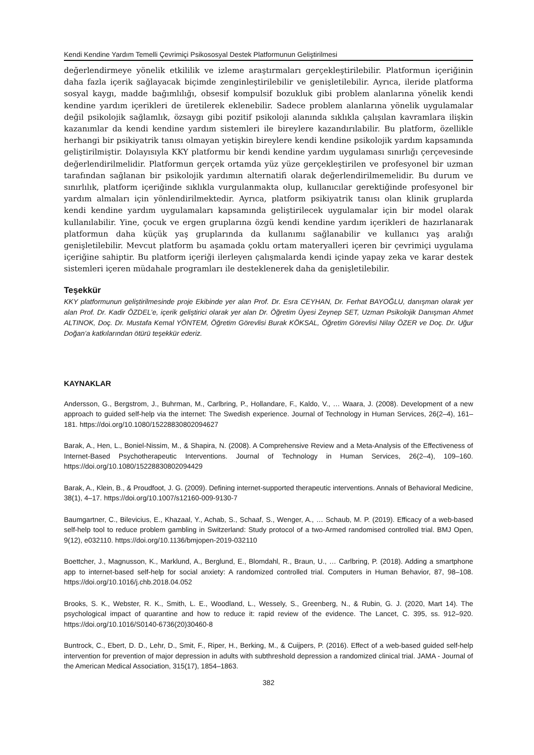Kendi Kendine Yardım Temelli Çevrimiçi Psikososyal Destek Platformunun Geliştirilmesi
değerlendirmeye yönelik etkililik ve izleme araştırmaları gerçekleştirilebilir. Platformun içeriğinin daha fazla içerik sağlayacak biçimde zenginleştirilebilir ve genişletilebilir. Ayrıca, ileride platforma sosyal kaygı, madde bağımlılığı, obsesif kompulsif bozukluk gibi problem alanlarına yönelik kendi kendine yardım içerikleri de üretilerek eklenebilir. Sadece problem alanlarına yönelik uygulamalar değil psikolojik sağlamlık, özsaygı gibi pozitif psikoloji alanında sıklıkla çalışılan kavramlara ilişkin kazanımlar da kendi kendine yardım sistemleri ile bireylere kazandırılabilir. Bu platform, özellikle herhangi bir psikiyatrik tanısı olmayan yetişkin bireylere kendi kendine psikolojik yardım kapsamında geliştirilmiştir. Dolayısıyla KKY platformu bir kendi kendine yardım uygulaması sınırlığı çerçevesinde değerlendirilmelidir. Platformun gerçek ortamda yüz yüze gerçekleştirilen ve profesyonel bir uzman tarafından sağlanan bir psikolojik yardımın alternatifi olarak değerlendirilmemelidir. Bu durum ve sınırlılık, platform içeriğinde sıklıkla vurgulanmakta olup, kullanıcılar gerektiğinde profesyonel bir yardım almaları için yönlendirilmektedir. Ayrıca, platform psikiyatrik tanısı olan klinik gruplarda kendi kendine yardım uygulamaları kapsamında geliştirilecek uygulamalar için bir model olarak kullanılabilir. Yine, çocuk ve ergen gruplarına özgü kendi kendine yardım içerikleri de hazırlanarak platformun daha küçük yaş gruplarında da kullanımı sağlanabilir ve kullanıcı yaş aralığı genişletilebilir. Mevcut platform bu aşamada çoklu ortam materyalleri içeren bir çevrimiçi uygulama içeriğine sahiptir. Bu platform içeriği ilerleyen çalışmalarda kendi içinde yapay zeka ve karar destek sistemleri içeren müdahale programları ile desteklenerek daha da genişletilebilir.
Teşekkür
KKY platformunun geliştirilmesinde proje Ekibinde yer alan Prof. Dr. Esra CEYHAN, Dr. Ferhat BAYOĞLU, danışman olarak yer alan Prof. Dr. Kadir ÖZDEL’e, içerik geliştirici olarak yer alan Dr. Öğretim Üyesi Zeynep SET, Uzman Psikolojik Danışman Ahmet ALTINOK, Doç. Dr. Mustafa Kemal YÖNTEM, Öğretim Görevlisi Burak KÖKSAL, Öğretim Görevlisi Nilay ÖZER ve Doç. Dr. Uğur Doğan’a katkılarından ötürü teşekkür ederiz.
KAYNAKLAR
Andersson, G., Bergstrom, J., Buhrman, M., Carlbring, P., Hollandare, F., Kaldo, V., … Waara, J. (2008). Development of a new approach to guided self-help via the internet: The Swedish experience. Journal of Technology in Human Services, 26(2–4), 161–181. https://doi.org/10.1080/15228830802094627
Barak, A., Hen, L., Boniel-Nissim, M., & Shapira, N. (2008). A Comprehensive Review and a Meta-Analysis of the Effectiveness of Internet-Based Psychotherapeutic Interventions. Journal of Technology in Human Services, 26(2–4), 109–160. https://doi.org/10.1080/15228830802094429
Barak, A., Klein, B., & Proudfoot, J. G. (2009). Defining internet-supported therapeutic interventions. Annals of Behavioral Medicine, 38(1), 4–17. https://doi.org/10.1007/s12160-009-9130-7
Baumgartner, C., Bilevicius, E., Khazaal, Y., Achab, S., Schaaf, S., Wenger, A., … Schaub, M. P. (2019). Efficacy of a web-based self-help tool to reduce problem gambling in Switzerland: Study protocol of a two-Armed randomised controlled trial. BMJ Open, 9(12), e032110. https://doi.org/10.1136/bmjopen-2019-032110
Boettcher, J., Magnusson, K., Marklund, A., Berglund, E., Blomdahl, R., Braun, U., … Carlbring, P. (2018). Adding a smartphone app to internet-based self-help for social anxiety: A randomized controlled trial. Computers in Human Behavior, 87, 98–108. https://doi.org/10.1016/j.chb.2018.04.052
Brooks, S. K., Webster, R. K., Smith, L. E., Woodland, L., Wessely, S., Greenberg, N., & Rubin, G. J. (2020, Mart 14). The psychological impact of quarantine and how to reduce it: rapid review of the evidence. The Lancet, C. 395, ss. 912–920. https://doi.org/10.1016/S0140-6736(20)30460-8
Buntrock, C., Ebert, D. D., Lehr, D., Smit, F., Riper, H., Berking, M., & Cuijpers, P. (2016). Effect of a web-based guided self-help intervention for prevention of major depression in adults with subthreshold depression a randomized clinical trial. JAMA - Journal of the American Medical Association, 315(17), 1854–1863.
382